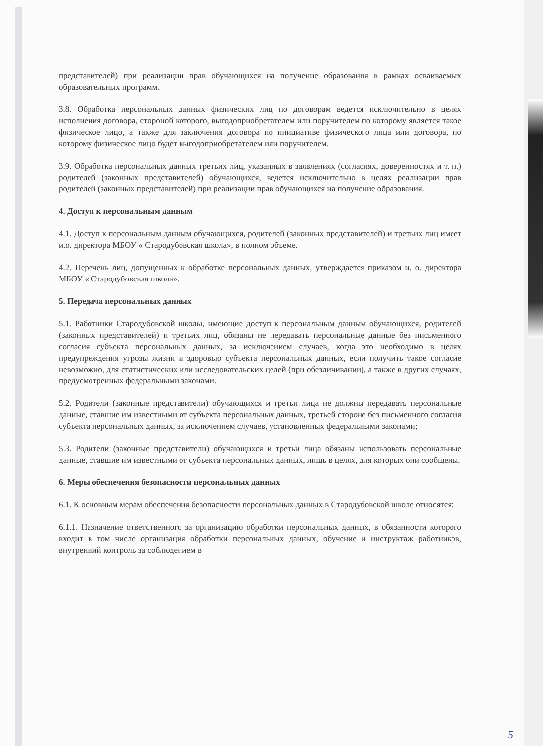представителей) при реализации прав обучающихся на получение образования в рамках осваиваемых образовательных программ.
3.8. Обработка персональных данных физических лиц по договорам ведется исключительно в целях исполнения договора, стороной которого, выгодоприобретателем или поручителем по которому является такое физическое лицо, а также для заключения договора по инициативе физического лица или договора, по которому физическое лицо будет выгодоприобретателем или поручителем.
3.9. Обработка персональных данных третьих лиц, указанных в заявлениях (согласиях, доверенностях и т. п.) родителей (законных представителей) обучающихся, ведется исключительно в целях реализации прав родителей (законных представителей) при реализации прав обучающихся на получение образования.
4. Доступ к персональным данным
4.1. Доступ к персональным данным обучающихся, родителей (законных представителей) и третьих лиц имеет и.о. директора МБОУ « Стародубовская школа», в полном объеме.
4.2. Перечень лиц, допущенных к обработке персональных данных, утверждается приказом и. о. директора МБОУ « Стародубовская школа».
5. Передача персональных данных
5.1. Работники Стародубовской школы, имеющие доступ к персональным данным обучающихся, родителей (законных представителей) и третьих лиц, обязаны не передавать персональные данные без письменного согласия субъекта персональных данных, за исключением случаев, когда это необходимо в целях предупреждения угрозы жизни и здоровью субъекта персональных данных, если получить такое согласие невозможно, для статистических или исследовательских целей (при обезличивании), а также в других случаях, предусмотренных федеральными законами.
5.2. Родители (законные представители) обучающихся и третьи лица не должны передавать персональные данные, ставшие им известными от субъекта персональных данных, третьей стороне без письменного согласия субъекта персональных данных, за исключением случаев, установленных федеральными законами;
5.3. Родители (законные представители) обучающихся и третьи лица обязаны использовать персональные данные, ставшие им известными от субъекта персональных данных, лишь в целях, для которых они сообщены.
6. Меры обеспечения безопасности персональных данных
6.1. К основным мерам обеспечения безопасности персональных данных в Стародубовской школе относятся:
6.1.1. Назначение ответственного за организацию обработки персональных данных, в обязанности которого входит в том числе организация обработки персональных данных, обучение и инструктаж работников, внутренний контроль за соблюдением в
5